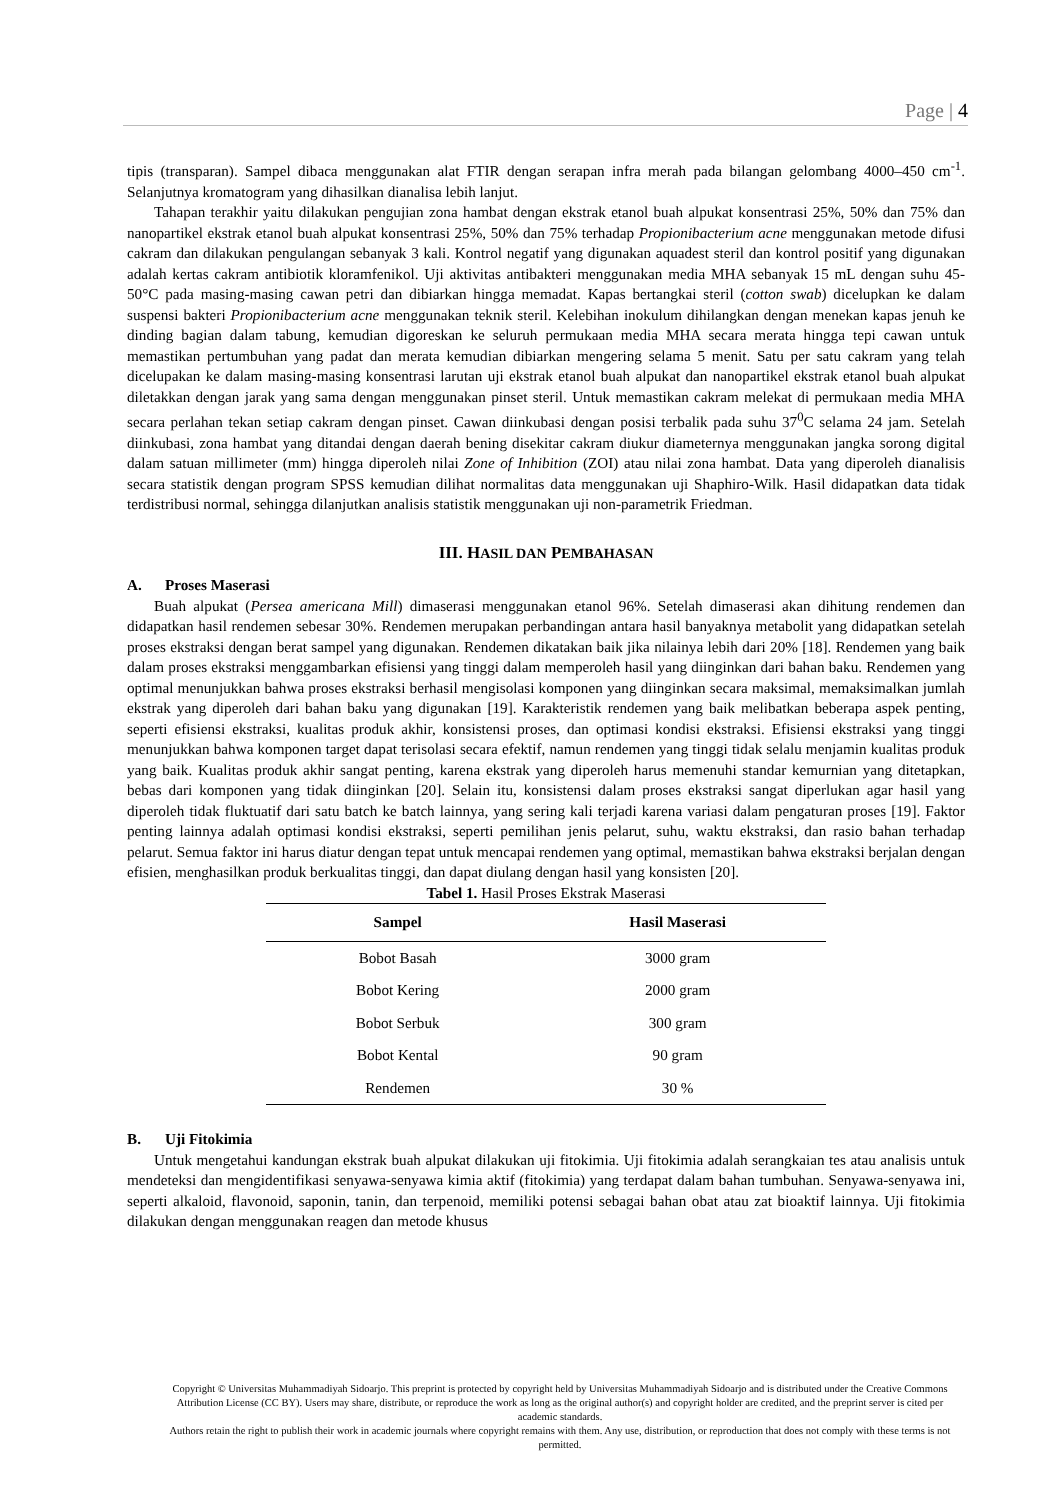Page | 4
tipis (transparan). Sampel dibaca menggunakan alat FTIR dengan serapan infra merah pada bilangan gelombang 4000–450 cm<sup>-1</sup>. Selanjutnya kromatogram yang dihasilkan dianalisa lebih lanjut.
Tahapan terakhir yaitu dilakukan pengujian zona hambat dengan ekstrak etanol buah alpukat konsentrasi 25%, 50% dan 75% dan nanopartikel ekstrak etanol buah alpukat konsentrasi 25%, 50% dan 75% terhadap Propionibacterium acne menggunakan metode difusi cakram dan dilakukan pengulangan sebanyak 3 kali. Kontrol negatif yang digunakan aquadest steril dan kontrol positif yang digunakan adalah kertas cakram antibiotik kloramfenikol. Uji aktivitas antibakteri menggunakan media MHA sebanyak 15 mL dengan suhu 45-50°C pada masing-masing cawan petri dan dibiarkan hingga memadat. Kapas bertangkai steril (cotton swab) dicelupkan ke dalam suspensi bakteri Propionibacterium acne menggunakan teknik steril. Kelebihan inokulum dihilangkan dengan menekan kapas jenuh ke dinding bagian dalam tabung, kemudian digoreskan ke seluruh permukaan media MHA secara merata hingga tepi cawan untuk memastikan pertumbuhan yang padat dan merata kemudian dibiarkan mengering selama 5 menit. Satu per satu cakram yang telah dicelupakan ke dalam masing-masing konsentrasi larutan uji ekstrak etanol buah alpukat dan nanopartikel ekstrak etanol buah alpukat diletakkan dengan jarak yang sama dengan menggunakan pinset steril. Untuk memastikan cakram melekat di permukaan media MHA secara perlahan tekan setiap cakram dengan pinset. Cawan diinkubasi dengan posisi terbalik pada suhu 37<sup>0</sup>C selama 24 jam. Setelah diinkubasi, zona hambat yang ditandai dengan daerah bening disekitar cakram diukur diameternya menggunakan jangka sorong digital dalam satuan millimeter (mm) hingga diperoleh nilai Zone of Inhibition (ZOI) atau nilai zona hambat. Data yang diperoleh dianalisis secara statistik dengan program SPSS kemudian dilihat normalitas data menggunakan uji Shaphiro-Wilk. Hasil didapatkan data tidak terdistribusi normal, sehingga dilanjutkan analisis statistik menggunakan uji non-parametrik Friedman.
III. HASIL DAN PEMBAHASAN
A. Proses Maserasi
Buah alpukat (Persea americana Mill) dimaserasi menggunakan etanol 96%. Setelah dimaserasi akan dihitung rendemen dan didapatkan hasil rendemen sebesar 30%. Rendemen merupakan perbandingan antara hasil banyaknya metabolit yang didapatkan setelah proses ekstraksi dengan berat sampel yang digunakan. Rendemen dikatakan baik jika nilainya lebih dari 20% [18]. Rendemen yang baik dalam proses ekstraksi menggambarkan efisiensi yang tinggi dalam memperoleh hasil yang diinginkan dari bahan baku. Rendemen yang optimal menunjukkan bahwa proses ekstraksi berhasil mengisolasi komponen yang diinginkan secara maksimal, memaksimalkan jumlah ekstrak yang diperoleh dari bahan baku yang digunakan [19]. Karakteristik rendemen yang baik melibatkan beberapa aspek penting, seperti efisiensi ekstraksi, kualitas produk akhir, konsistensi proses, dan optimasi kondisi ekstraksi. Efisiensi ekstraksi yang tinggi menunjukkan bahwa komponen target dapat terisolasi secara efektif, namun rendemen yang tinggi tidak selalu menjamin kualitas produk yang baik. Kualitas produk akhir sangat penting, karena ekstrak yang diperoleh harus memenuhi standar kemurnian yang ditetapkan, bebas dari komponen yang tidak diinginkan [20]. Selain itu, konsistensi dalam proses ekstraksi sangat diperlukan agar hasil yang diperoleh tidak fluktuatif dari satu batch ke batch lainnya, yang sering kali terjadi karena variasi dalam pengaturan proses [19]. Faktor penting lainnya adalah optimasi kondisi ekstraksi, seperti pemilihan jenis pelarut, suhu, waktu ekstraksi, dan rasio bahan terhadap pelarut. Semua faktor ini harus diatur dengan tepat untuk mencapai rendemen yang optimal, memastikan bahwa ekstraksi berjalan dengan efisien, menghasilkan produk berkualitas tinggi, dan dapat diulang dengan hasil yang konsisten [20].
Tabel 1. Hasil Proses Ekstrak Maserasi
| Sampel | Hasil Maserasi |
| --- | --- |
| Bobot Basah | 3000 gram |
| Bobot Kering | 2000 gram |
| Bobot Serbuk | 300 gram |
| Bobot Kental | 90 gram |
| Rendemen | 30 % |
B. Uji Fitokimia
Untuk mengetahui kandungan ekstrak buah alpukat dilakukan uji fitokimia. Uji fitokimia adalah serangkaian tes atau analisis untuk mendeteksi dan mengidentifikasi senyawa-senyawa kimia aktif (fitokimia) yang terdapat dalam bahan tumbuhan. Senyawa-senyawa ini, seperti alkaloid, flavonoid, saponin, tanin, dan terpenoid, memiliki potensi sebagai bahan obat atau zat bioaktif lainnya. Uji fitokimia dilakukan dengan menggunakan reagen dan metode khusus
Copyright © Universitas Muhammadiyah Sidoarjo. This preprint is protected by copyright held by Universitas Muhammadiyah Sidoarjo and is distributed under the Creative Commons Attribution License (CC BY). Users may share, distribute, or reproduce the work as long as the original author(s) and copyright holder are credited, and the preprint server is cited per academic standards.
Authors retain the right to publish their work in academic journals where copyright remains with them. Any use, distribution, or reproduction that does not comply with these terms is not permitted.